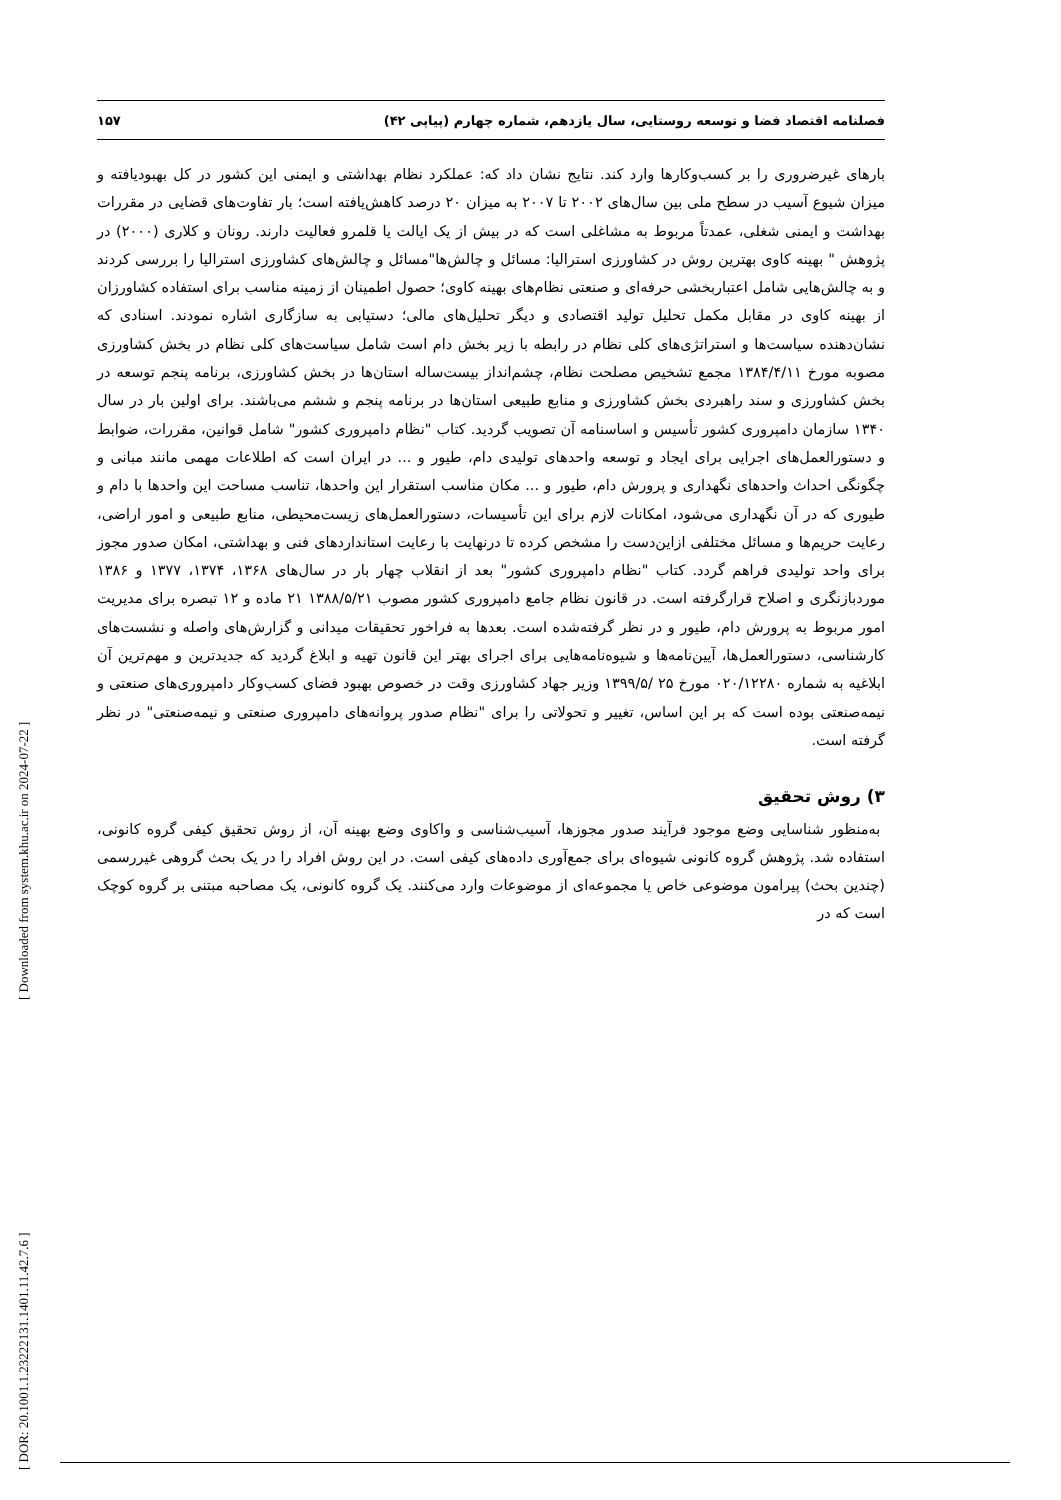[ DOR: 20.1001.1.23222131.1401.11.42.7.6 ]
[ Downloaded from system.khu.ac.ir on 2024-07-22 ]
فصلنامه اقتصاد فضا و توسعه روستایی، سال یازدهم، شماره چهارم (پیاپی ۴۲) ۱۵۷
بارهای غیرضروری را بر کسب‌وکارها وارد کند. نتایج نشان داد که: عملکرد نظام بهداشتی و ایمنی این کشور در کل بهبودیافته و میزان شیوع آسیب در سطح ملی بین سال‌های ۲۰۰۲ تا ۲۰۰۷ به میزان ۲۰ درصد کاهش‌یافته است؛ بار تفاوت‌های قضایی در مقررات بهداشت و ایمنی شغلی، عمدتاً مربوط به مشاغلی است که در بیش از یک ایالت یا قلمرو فعالیت دارند. رونان و کلاری (۲۰۰۰) در پژوهش " بهینه کاوی بهترین روش در کشاورزی استرالیا: مسائل و چالش‌ها"مسائل و چالش‌های کشاورزی استرالیا را بررسی کردند و به چالش‌هایی شامل اعتباربخشی حرفه‌ای و صنعتی نظام‌های بهینه کاوی؛ حصول اطمینان از زمینه مناسب برای استفاده کشاورزان از بهینه کاوی در مقابل مکمل تحلیل تولید اقتصادی و دیگر تحلیل‌های مالی؛ دستیابی به سازگاری اشاره نمودند. اسنادی که نشان‌دهنده سیاست‌ها و استراتژی‌های کلی نظام در رابطه با زیر بخش دام است شامل سیاست‌های کلی نظام در بخش کشاورزی مصوبه مورخ ۱۳۸۴/۴/۱۱ مجمع تشخیص مصلحت نظام، چشم‌انداز بیست‌ساله استان‌ها در بخش کشاورزی، برنامه پنجم توسعه در بخش کشاورزی و سند راهبردی بخش کشاورزی و منابع طبیعی استان‌ها در برنامه پنجم و ششم می‌باشند. برای اولین بار در سال ۱۳۴۰ سازمان دامپروری کشور تأسیس و اساسنامه آن تصویب گردید. کتاب "نظام دامپروری کشور" شامل قوانین، مقررات، ضوابط و دستورالعمل‌های اجرایی برای ایجاد و توسعه واحدهای تولیدی دام، طیور و ... در ایران است که اطلاعات مهمی مانند مبانی و چگونگی احداث واحدهای نگهداری و پرورش دام، طیور و ... مکان مناسب استقرار این واحدها، تناسب مساحت این واحدها با دام و طیوری که در آن نگهداری می‌شود، امکانات لازم برای این تأسیسات، دستورالعمل‌های زیست‌محیطی، منابع طبیعی و امور اراضی، رعایت حریم‌ها و مسائل مختلفی ازاین‌دست را مشخص کرده تا درنهایت با رعایت استانداردهای فنی و بهداشتی، امکان صدور مجوز برای واحد تولیدی فراهم گردد. کتاب "نظام دامپروری کشور" بعد از انقلاب چهار بار در سال‌های ۱۳۶۸، ۱۳۷۴، ۱۳۷۷ و ۱۳۸۶ موردبازنگری و اصلاح قرارگرفته است. در قانون نظام جامع دامپروری کشور مصوب ۱۳۸۸/۵/۲۱ ۲۱ ماده و ۱۲ تبصره برای مدیریت امور مربوط به پرورش دام، طیور و در نظر گرفته‌شده است. بعدها به فراخور تحقیقات میدانی و گزارش‌های واصله و نشست‌های کارشناسی، دستورالعمل‌ها، آیین‌نامه‌ها و شیوه‌نامه‌هایی برای اجرای بهتر این قانون تهیه و ابلاغ گردید که جدیدترین و مهم‌ترین آن ابلاغیه به شماره ۰۲۰/۱۲۲۸۰ مورخ ۲۵ /۱۳۹۹/۵ وزیر جهاد کشاورزی وقت در خصوص بهبود فضای کسب‌وکار دامپروری‌های صنعتی و نیمه‌صنعتی بوده است که بر این اساس، تغییر و تحولاتی را برای "نظام صدور پروانه‌های دامپروری صنعتی و نیمه‌صنعتی" در نظر گرفته است.
۳) روش تحقیق
به‌منظور شناسایی وضع موجود فرآیند صدور مجوزها، آسیب‌شناسی و واکاوی وضع بهینه آن، از روش تحقیق کیفی گروه کانونی، استفاده شد. پژوهش گروه کانونی شیوه‌ای برای جمع‌آوری داده‌های کیفی است. در این روش افراد را در یک بحث گروهی غیررسمی (چندین بحث) پیرامون موضوعی خاص یا مجموعه‌ای از موضوعات وارد می‌کنند. یک گروه کانونی، یک مصاحبه مبتنی بر گروه کوچک است که در